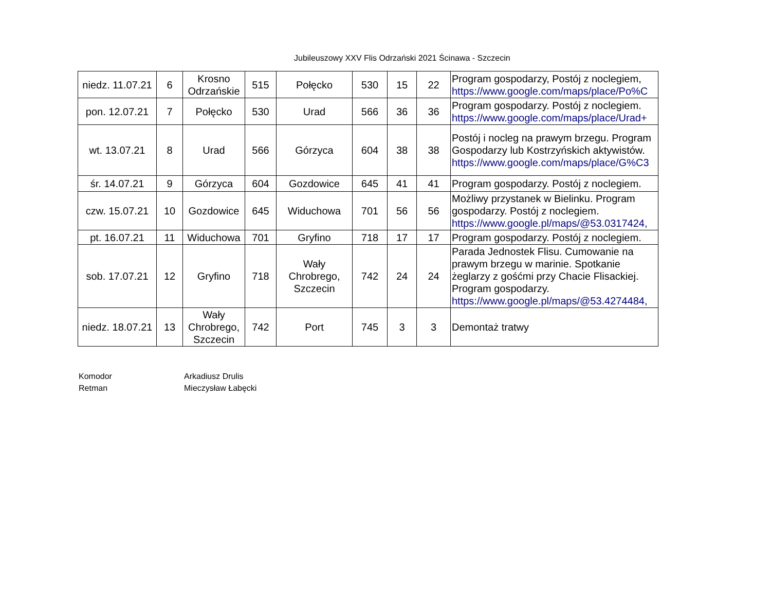Jubileuszowy XXV Flis Odrzański 2021 Ścinawa - Szczecin
| niedz. 11.07.21 | 6 | Krosno Odrzańskie | 515 | Połęcko | 530 | 15 | 22 | Program gospodarzy, Postój z noclegiem, https://www.google.com/maps/place/Po%C |
| pon. 12.07.21 | 7 | Połęcko | 530 | Urad | 566 | 36 | 36 | Program gospodarzy. Postój z noclegiem. https://www.google.com/maps/place/Urad+ |
| wt. 13.07.21 | 8 | Urad | 566 | Górzyca | 604 | 38 | 38 | Postój i nocleg na prawym brzegu. Program Gospodarzy lub Kostrzyńskich aktywistów. https://www.google.com/maps/place/G%C3 |
| śr. 14.07.21 | 9 | Górzyca | 604 | Gozdowice | 645 | 41 | 41 | Program gospodarzy. Postój z noclegiem. |
| czw. 15.07.21 | 10 | Gozdowice | 645 | Widuchowa | 701 | 56 | 56 | Możliwy przystanek w Bielinku. Program gospodarzy. Postój z noclegiem. https://www.google.pl/maps/@53.0317424, |
| pt. 16.07.21 | 11 | Widuchowa | 701 | Gryfino | 718 | 17 | 17 | Program gospodarzy. Postój z noclegiem. |
| sob. 17.07.21 | 12 | Gryfino | 718 | Wały Chrobrego, Szczecin | 742 | 24 | 24 | Parada Jednostek Flisu. Cumowanie na prawym brzegu w marinie. Spotkanie żeglarzy z gośćmi przy Chacie Flisackiej. Program gospodarzy. https://www.google.pl/maps/@53.4274484, |
| niedz. 18.07.21 | 13 | Wały Chrobrego, Szczecin | 742 | Port | 745 | 3 | 3 | Demontaż tratwy |
Komodor Arkadiusz Drulis
Retman Mieczysław Łabęcki